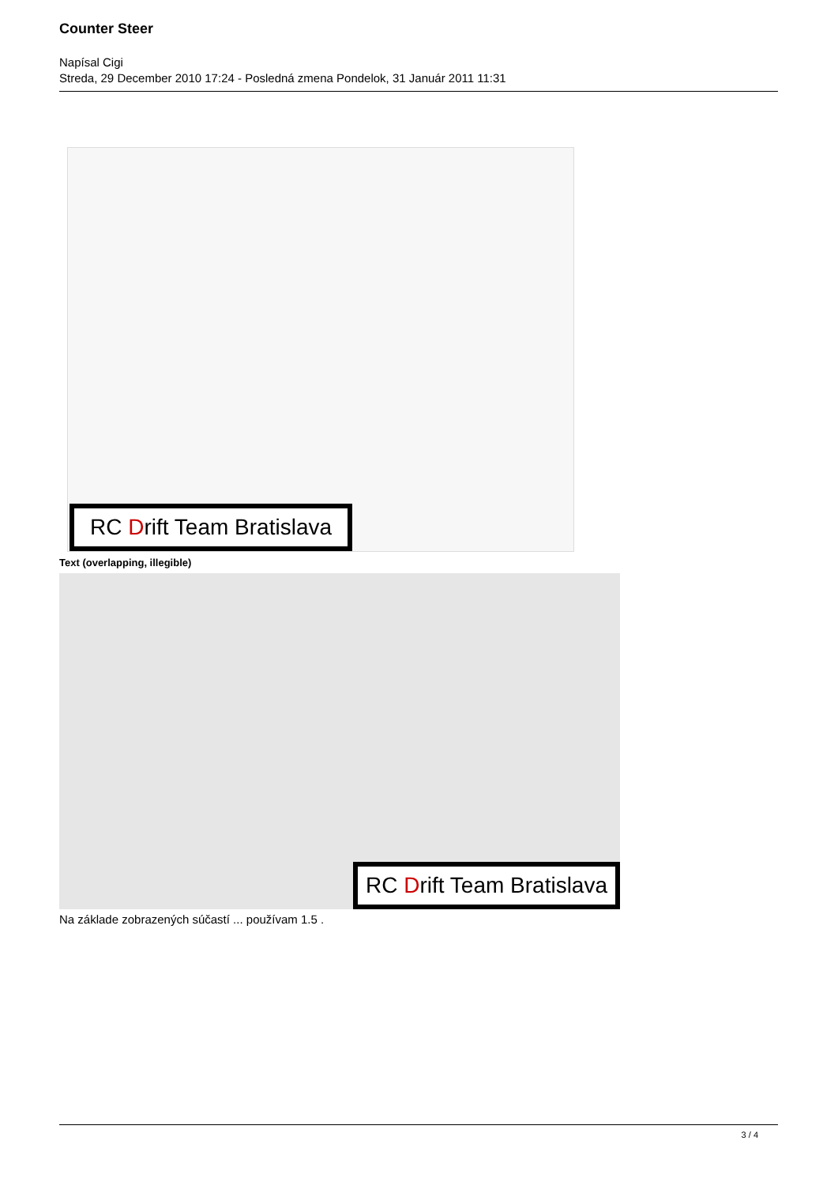Counter Steer
Napísal Cigi
Streda, 29 December 2010 17:24 - Posledná zmena Pondelok, 31 Január 2011 11:31
RC Drift Team Bratislava
Text (overlapping, illegible)
RC Drift Team Bratislava
Na základe zobrazených súčastí ... používam 1.5 .
3 / 4